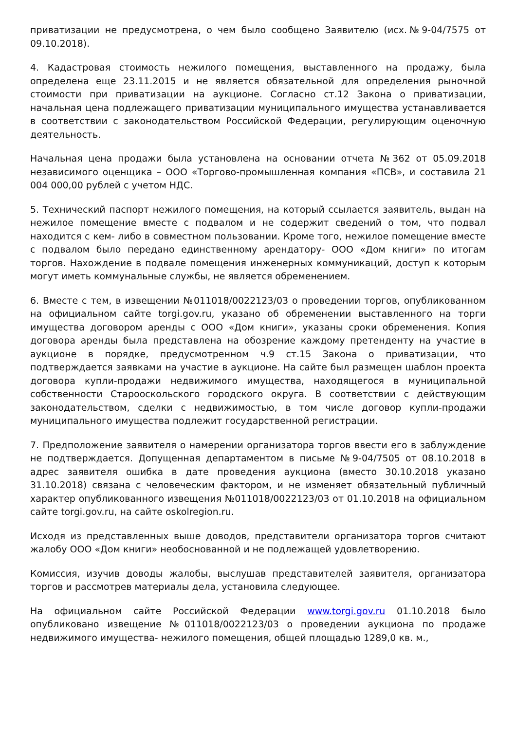приватизации не предусмотрена, о чем было сообщено Заявителю (исх.№9-04/7575 от 09.10.2018).
4. Кадастровая стоимость нежилого помещения, выставленного на продажу, была определена еще 23.11.2015 и не является обязательной для определения рыночной стоимости при приватизации на аукционе. Согласно ст.12 Закона о приватизации, начальная цена подлежащего приватизации муниципального имущества устанавливается в соответствии с законодательством Российской Федерации, регулирующим оценочную деятельность.
Начальная цена продажи была установлена на основании отчета №362 от 05.09.2018 независимого оценщика – ООО «Торгово-промышленная компания «ПСВ», и составила 21 004 000,00 рублей с учетом НДС.
5. Технический паспорт нежилого помещения, на который ссылается заявитель, выдан на нежилое помещение вместе с подвалом и не содержит сведений о том, что подвал находится с кем- либо в совместном пользовании. Кроме того, нежилое помещение вместе с подвалом было передано единственному арендатору- ООО «Дом книги» по итогам торгов. Нахождение в подвале помещения инженерных коммуникаций, доступ к которым могут иметь коммунальные службы, не является обременением.
6. Вместе с тем, в извещении №011018/0022123/03 о проведении торгов, опубликованном на официальном сайте torgi.gov.ru, указано об обременении выставленного на торги имущества договором аренды с ООО «Дом книги», указаны сроки обременения. Копия договора аренды была представлена на обозрение каждому претенденту на участие в аукционе в порядке, предусмотренном ч.9 ст.15 Закона о приватизации, что подтверждается заявками на участие в аукционе. На сайте был размещен шаблон проекта договора купли-продажи недвижимого имущества, находящегося в муниципальной собственности Старооскольского городского округа. В соответствии с действующим законодательством, сделки с недвижимостью, в том числе договор купли-продажи муниципального имущества подлежит государственной регистрации.
7. Предположение заявителя о намерении организатора торгов ввести его в заблуждение не подтверждается. Допущенная департаментом в письме №9-04/7505 от 08.10.2018 в адрес заявителя ошибка в дате проведения аукциона (вместо 30.10.2018 указано 31.10.2018) связана с человеческим фактором, и не изменяет обязательный публичный характер опубликованного извещения №011018/0022123/03 от 01.10.2018 на официальном сайте torgi.gov.ru, на сайте oskolregion.ru.
Исходя из представленных выше доводов, представители организатора торгов считают жалобу ООО «Дом книги» необоснованной и не подлежащей удовлетворению.
Комиссия, изучив доводы жалобы, выслушав представителей заявителя, организатора торгов и рассмотрев материалы дела, установила следующее.
На официальном сайте Российской Федерации www.torgi.gov.ru 01.10.2018 было опубликовано извещение №011018/0022123/03 о проведении аукциона по продаже недвижимого имущества- нежилого помещения, общей площадью 1289,0 кв. м.,